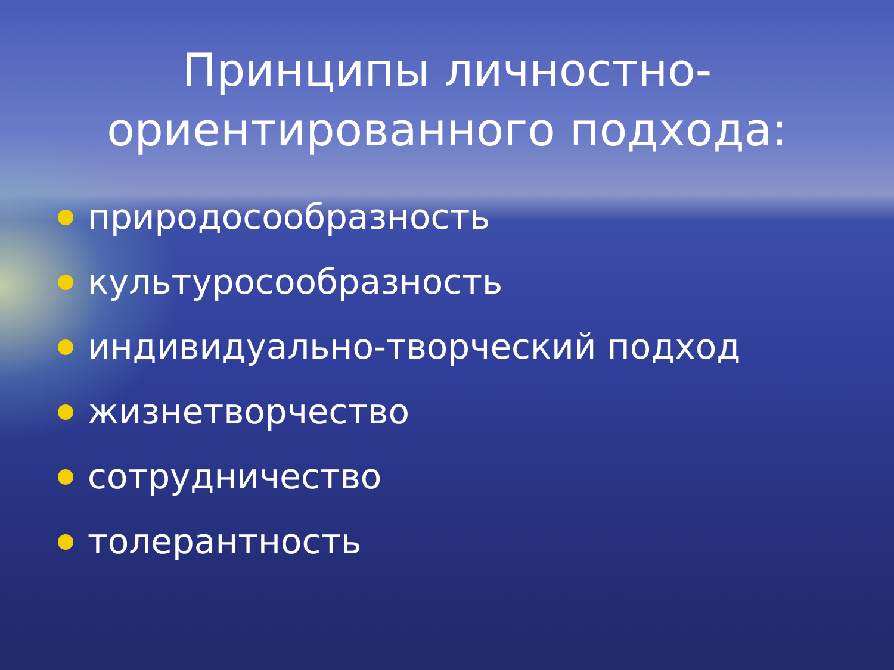Принципы личностно-
ориентированного подхода:
природосообразность
культуросообразность
индивидуально-творческий подход
жизнетворчество
сотрудничество
толерантность